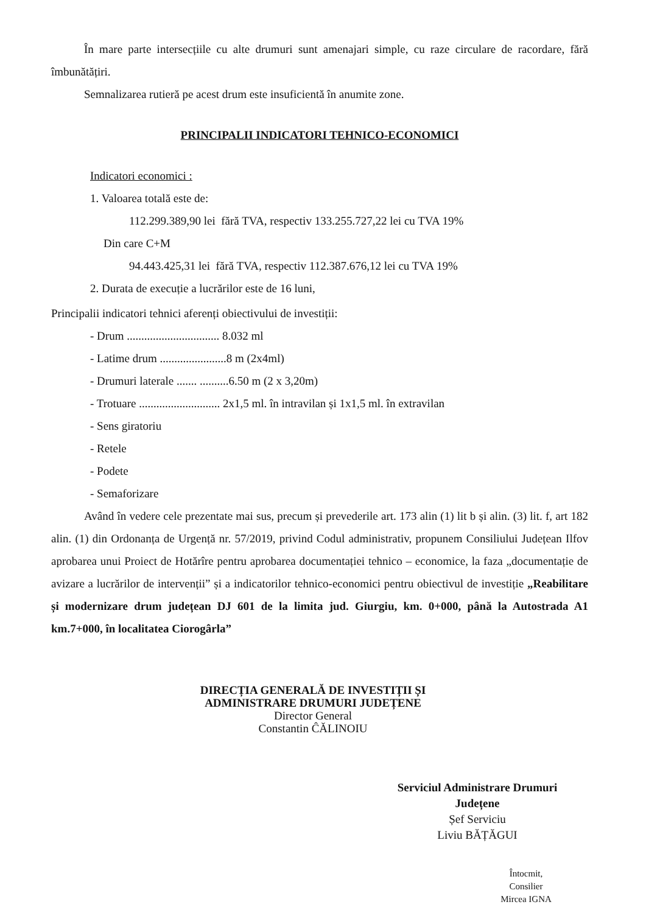În mare parte intersecțiile cu alte drumuri sunt amenajari simple, cu raze circulare de racordare, fără îmbunătățiri.
Semnalizarea rutieră pe acest drum este insuficientă în anumite zone.
PRINCIPALII INDICATORI TEHNICO-ECONOMICI
Indicatori economici :
1. Valoarea totală este de:
112.299.389,90 lei fără TVA, respectiv 133.255.727,22 lei cu TVA 19%
Din care C+M
94.443.425,31 lei fără TVA, respectiv 112.387.676,12 lei cu TVA 19%
2. Durata de execuție a lucrărilor este de 16 luni,
Principalii indicatori tehnici aferenți obiectivului de investiții:
- Drum ................................ 8.032 ml
- Latime drum .......................8 m (2x4ml)
- Drumuri laterale ....... ..........6.50 m (2 x 3,20m)
- Trotuare ............................ 2x1,5 ml. în intravilan și 1x1,5 ml. în extravilan
- Sens giratoriu
- Retele
- Podete
- Semaforizare
Având în vedere cele prezentate mai sus, precum și prevederile art. 173 alin (1) lit b și alin. (3) lit. f, art 182 alin. (1) din Ordonanța de Urgență nr. 57/2019, privind Codul administrativ, propunem Consiliului Județean Ilfov aprobarea unui Proiect de Hotărîre pentru aprobarea documentației tehnico – economice, la faza „documentație de avizare a lucrărilor de intervenții” și a indicatorilor tehnico-economici pentru obiectivul de investiție „Reabilitare și modernizare drum județean DJ 601 de la limita jud. Giurgiu, km. 0+000, până la Autostrada A1 km.7+000, în localitatea Ciorogârla”
DIRECȚIA GENERALĂ DE INVESTIȚII ȘI
ADMINISTRARE DRUMURI JUDEȚENE
Director General
Constantin ĈĂLINOIU
Serviciul Administrare Drumuri
Județene
Șef Serviciu
Liviu BĂȚĂGUI
Întocmit,
Consilier
Mircea IGNA